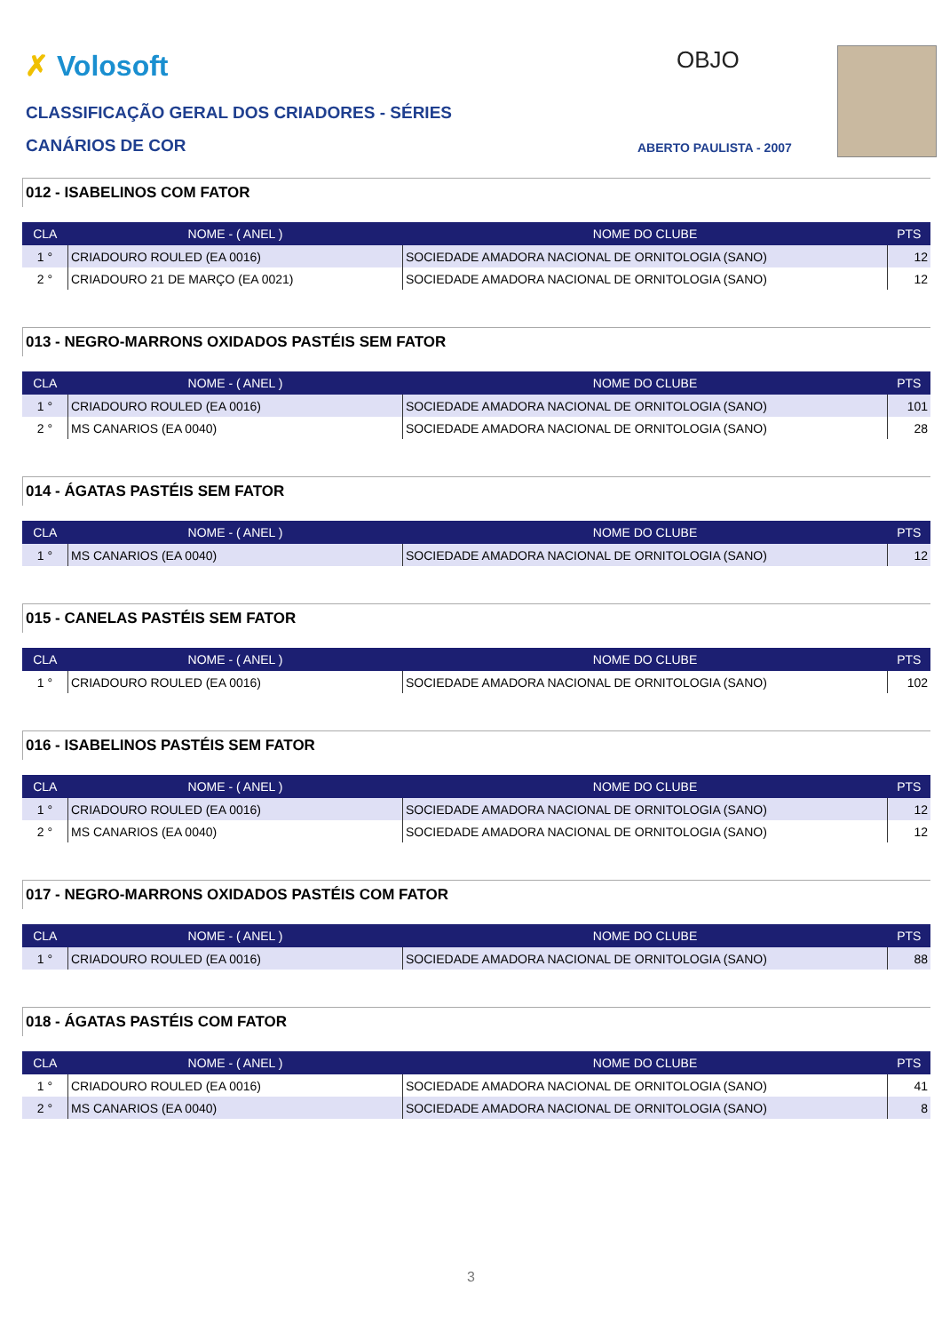✗ Volosoft OBJO
CLASSIFICAÇÃO GERAL DOS CRIADORES - SÉRIES
CANÁRIOS DE COR ABERTO PAULISTA - 2007
012 - ISABELINOS COM FATOR
| CLA | NOME - ( ANEL ) | NOME DO CLUBE | PTS |
| --- | --- | --- | --- |
| 1 ° | CRIADOURO ROULED (EA 0016) | SOCIEDADE AMADORA NACIONAL DE ORNITOLOGIA (SANO) | 12 |
| 2 ° | CRIADOURO 21 DE MARÇO (EA 0021) | SOCIEDADE AMADORA NACIONAL DE ORNITOLOGIA (SANO) | 12 |
013 - NEGRO-MARRONS OXIDADOS PASTÉIS SEM FATOR
| CLA | NOME - ( ANEL ) | NOME DO CLUBE | PTS |
| --- | --- | --- | --- |
| 1 ° | CRIADOURO ROULED (EA 0016) | SOCIEDADE AMADORA NACIONAL DE ORNITOLOGIA (SANO) | 101 |
| 2 ° | MS CANARIOS (EA 0040) | SOCIEDADE AMADORA NACIONAL DE ORNITOLOGIA (SANO) | 28 |
014 - ÁGATAS PASTÉIS SEM FATOR
| CLA | NOME - ( ANEL ) | NOME DO CLUBE | PTS |
| --- | --- | --- | --- |
| 1 ° | MS CANARIOS (EA 0040) | SOCIEDADE AMADORA NACIONAL DE ORNITOLOGIA (SANO) | 12 |
015 - CANELAS PASTÉIS SEM FATOR
| CLA | NOME - ( ANEL ) | NOME DO CLUBE | PTS |
| --- | --- | --- | --- |
| 1 ° | CRIADOURO ROULED (EA 0016) | SOCIEDADE AMADORA NACIONAL DE ORNITOLOGIA (SANO) | 102 |
016 - ISABELINOS PASTÉIS SEM FATOR
| CLA | NOME - ( ANEL ) | NOME DO CLUBE | PTS |
| --- | --- | --- | --- |
| 1 ° | CRIADOURO ROULED (EA 0016) | SOCIEDADE AMADORA NACIONAL DE ORNITOLOGIA (SANO) | 12 |
| 2 ° | MS CANARIOS (EA 0040) | SOCIEDADE AMADORA NACIONAL DE ORNITOLOGIA (SANO) | 12 |
017 - NEGRO-MARRONS OXIDADOS PASTÉIS COM FATOR
| CLA | NOME - ( ANEL ) | NOME DO CLUBE | PTS |
| --- | --- | --- | --- |
| 1 ° | CRIADOURO ROULED (EA 0016) | SOCIEDADE AMADORA NACIONAL DE ORNITOLOGIA (SANO) | 88 |
018 - ÁGATAS PASTÉIS COM FATOR
| CLA | NOME - ( ANEL ) | NOME DO CLUBE | PTS |
| --- | --- | --- | --- |
| 1 ° | CRIADOURO ROULED (EA 0016) | SOCIEDADE AMADORA NACIONAL DE ORNITOLOGIA (SANO) | 41 |
| 2 ° | MS CANARIOS (EA 0040) | SOCIEDADE AMADORA NACIONAL DE ORNITOLOGIA (SANO) | 8 |
3